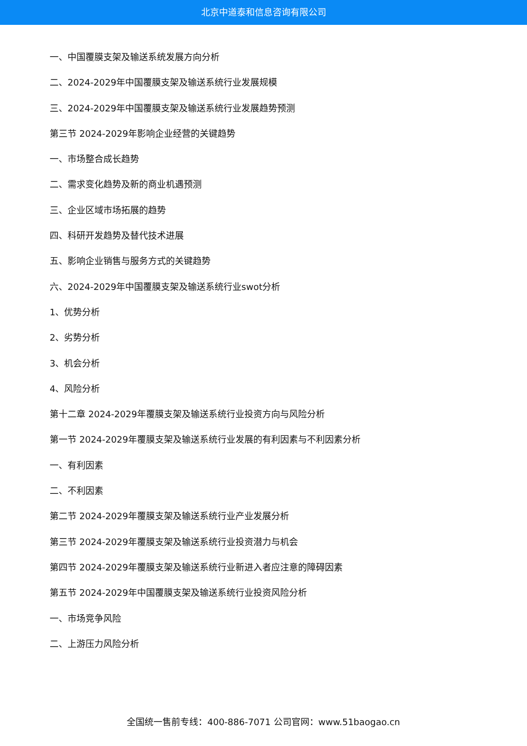北京中道泰和信息咨询有限公司
一、中国覆膜支架及输送系统发展方向分析
二、2024-2029年中国覆膜支架及输送系统行业发展规模
三、2024-2029年中国覆膜支架及输送系统行业发展趋势预测
第三节 2024-2029年影响企业经营的关键趋势
一、市场整合成长趋势
二、需求变化趋势及新的商业机遇预测
三、企业区域市场拓展的趋势
四、科研开发趋势及替代技术进展
五、影响企业销售与服务方式的关键趋势
六、2024-2029年中国覆膜支架及输送系统行业swot分析
1、优势分析
2、劣势分析
3、机会分析
4、风险分析
第十二章 2024-2029年覆膜支架及输送系统行业投资方向与风险分析
第一节 2024-2029年覆膜支架及输送系统行业发展的有利因素与不利因素分析
一、有利因素
二、不利因素
第二节 2024-2029年覆膜支架及输送系统行业产业发展分析
第三节 2024-2029年覆膜支架及输送系统行业投资潜力与机会
第四节 2024-2029年覆膜支架及输送系统行业新进入者应注意的障碍因素
第五节 2024-2029年中国覆膜支架及输送系统行业投资风险分析
一、市场竞争风险
二、上游压力风险分析
全国统一售前专线：400-886-7071 公司官网：www.51baogao.cn